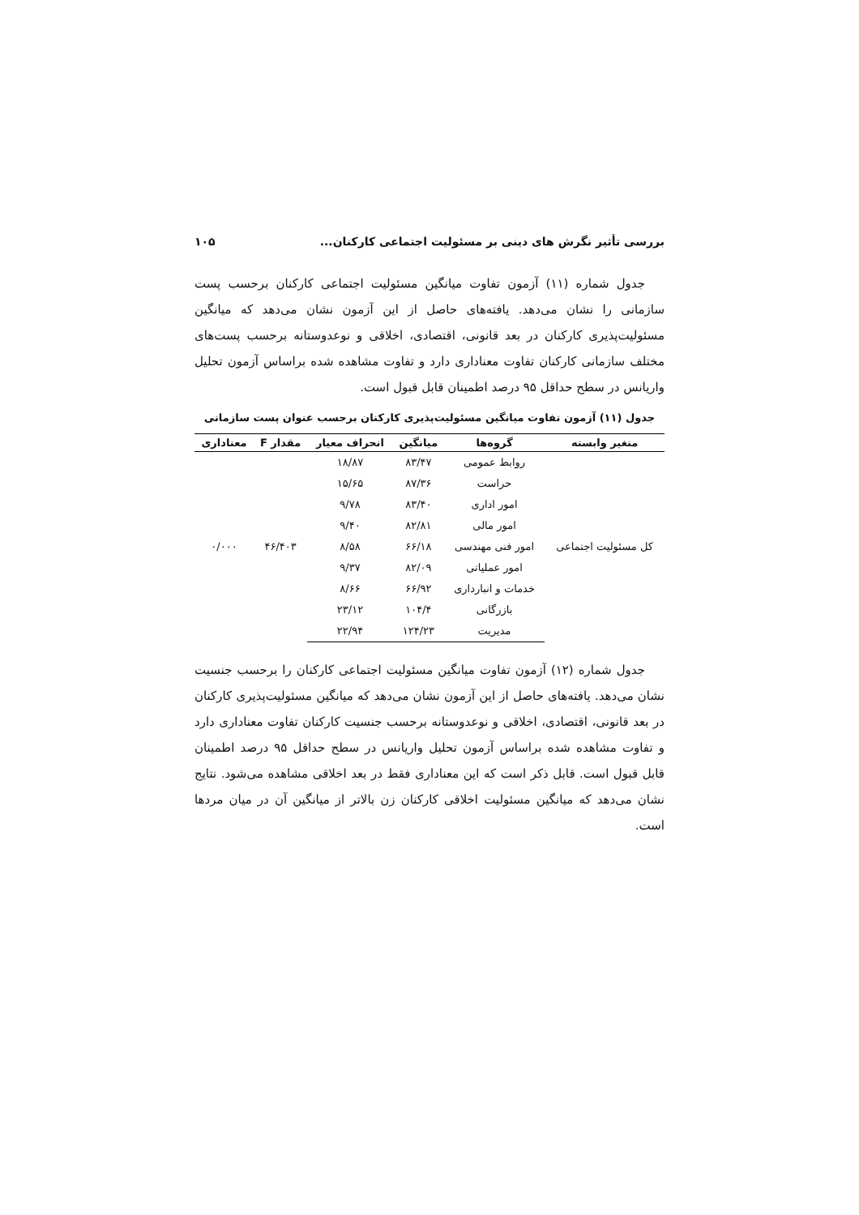بررسی تأثیر نگرش های دینی بر مسئولیت اجتماعی کارکنان... ۱۰۵
جدول شماره (۱۱) آزمون تفاوت میانگین مسئولیت اجتماعی کارکنان برحسب پست سازمانی را نشان می‌دهد. یافته‌های حاصل از این آزمون نشان می‌دهد که میانگین مسئولیت‌پذیری کارکنان در بعد قانونی، اقتصادی، اخلاقی و نوعدوستانه برحسب پست‌های مختلف سازمانی کارکنان تفاوت معناداری دارد و تفاوت مشاهده شده براساس آزمون تحلیل واریانس در سطح حداقل ۹۵ درصد اطمینان قابل قبول است.
جدول (۱۱) آزمون تفاوت میانگین مسئولیت‌پذیری کارکنان برحسب عنوان پست سازمانی
| متغیر وابسته | گروه‌ها | میانگین | انحراف معیار | مقدار F | معناداری |
| --- | --- | --- | --- | --- | --- |
| کل مسئولیت اجتماعی | روابط عمومی | ۸۳/۴۷ | ۱۸/۸۷ | ۴۶/۴۰۳ | ۰/۰۰۰ |
| | حراست | ۸۷/۳۶ | ۱۵/۶۵ | | |
| | امور اداری | ۸۳/۴۰ | ۹/۷۸ | | |
| | امور مالی | ۸۲/۸۱ | ۹/۴۰ | | |
| | امور فنی مهندسی | ۶۶/۱۸ | ۸/۵۸ | | |
| | امور عملیاتی | ۸۲/۰۹ | ۹/۳۷ | | |
| | خدمات و انبارداری | ۶۶/۹۲ | ۸/۶۶ | | |
| | بازرگانی | ۱۰۴/۴ | ۲۳/۱۲ | | |
| | مدیریت | ۱۲۴/۲۳ | ۲۲/۹۴ | | |
جدول شماره (۱۲) آزمون تفاوت میانگین مسئولیت اجتماعی کارکنان را برحسب جنسیت نشان می‌دهد. یافته‌های حاصل از این آزمون نشان می‌دهد که میانگین مسئولیت‌پذیری کارکنان در بعد قانونی، اقتصادی، اخلاقی و نوعدوستانه برحسب جنسیت کارکنان تفاوت معناداری دارد و تفاوت مشاهده شده براساس آزمون تحلیل واریانس در سطح حداقل ۹۵ درصد اطمینان قابل قبول است. قابل ذکر است که این معناداری فقط در بعد اخلاقی مشاهده می‌شود. نتایج نشان می‌دهد که میانگین مسئولیت اخلاقی کارکنان زن بالاتر از میانگین آن در میان مردها است.